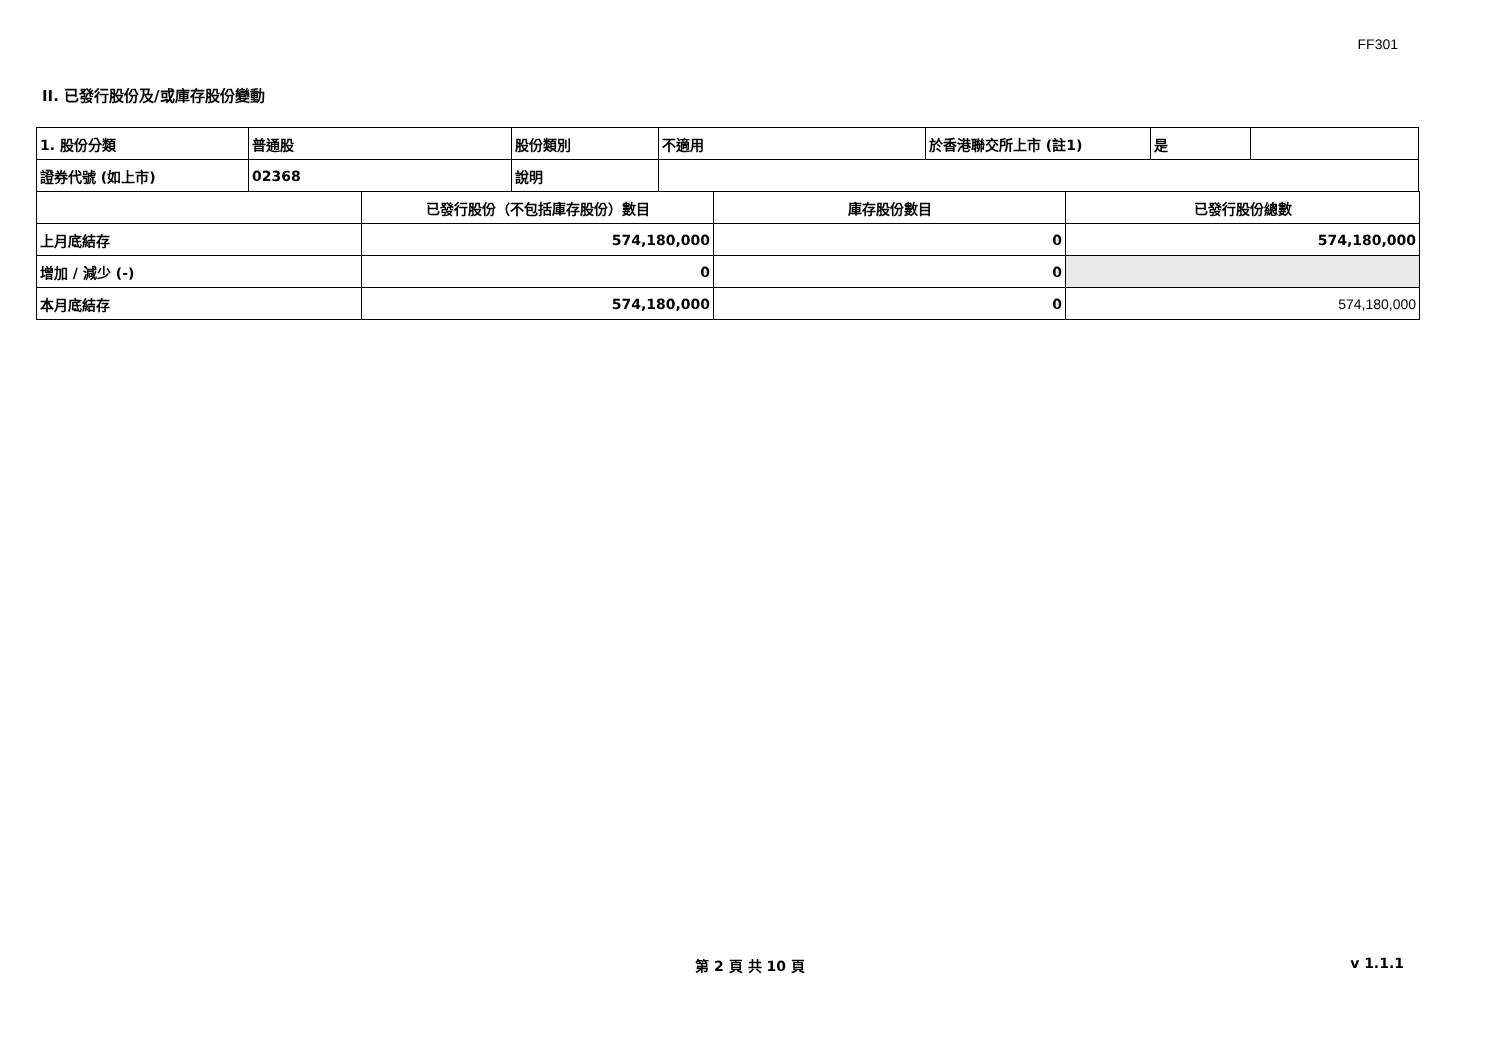FF301
II. 已發行股份及/或庫存股份變動
| 1. 股份分類 | 普通股 | 股份類別 | 不適用 | 於香港聯交所上市 (註1) | 是 | |
| 證券代號 (如上市) | 02368 | 說明 | | | | |
| | 已發行股份（不包括庫存股份）數目 | 庫存股份數目 | 已發行股份總數 |
| 上月底結存 | 574,180,000 | 0 | 574,180,000 |
| 增加 / 減少 (-) | 0 | 0 | |
| 本月底結存 | 574,180,000 | 0 | 574,180,000 |
第 2 頁 共 10 頁 v 1.1.1